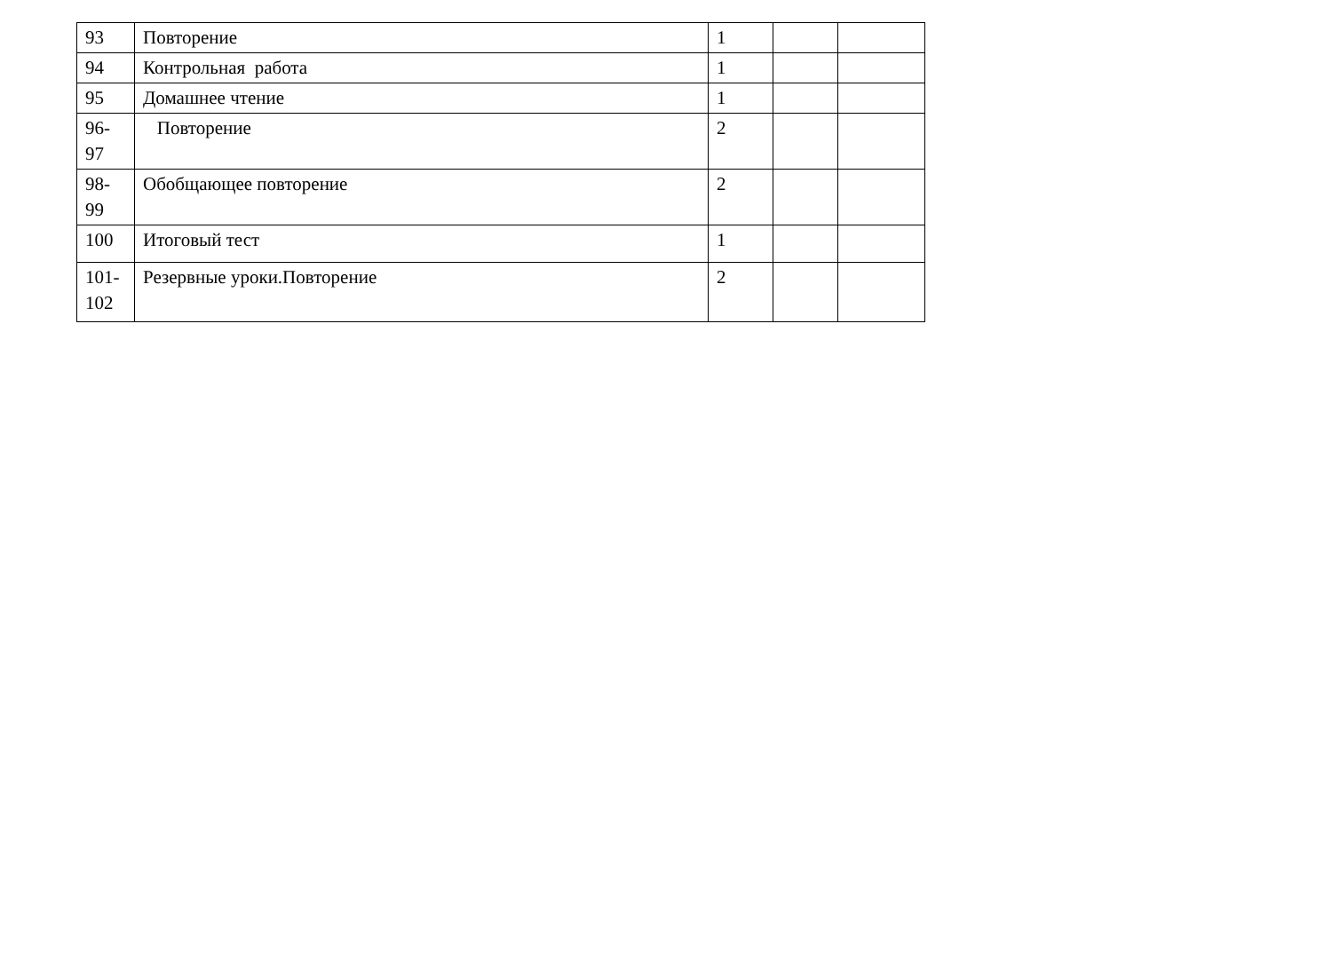| 93 | Повторение | 1 | | |
| 94 | Контрольная работа | 1 | | |
| 95 | Домашнее чтение | 1 | | |
| 96- 97 | Повторение | 2 | | |
| 98- 99 | Обобщающее повторение | 2 | | |
| 100 | Итоговый тест | 1 | | |
| 101- 102 | Резервные уроки.Повторение | 2 | | |